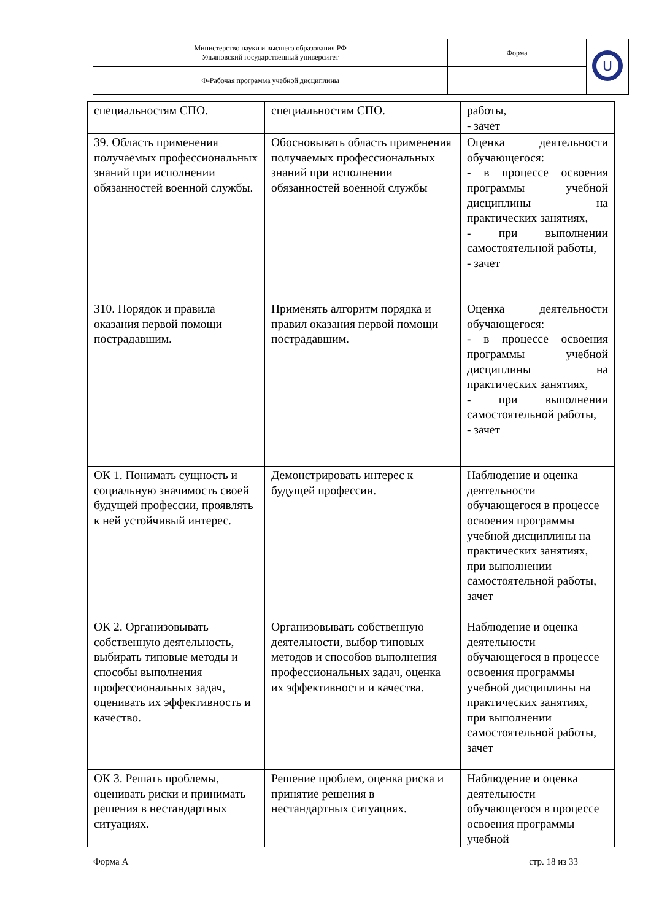| Министерство науки и высшего образования РФ Ульяновский государственный университет | Форма | U |
| Ф-Рабочая программа учебной дисциплины | | |
| специальностям СПО. | специальностям СПО. | работы, - зачет |
| З9. Область применения получаемых профессиональных знаний при исполнении обязанностей военной службы. | Обосновывать область применения получаемых профессиональных знаний при исполнении обязанностей военной службы | Оценка деятельности обучающегося: - в процессе освоения программы учебной дисциплины на практических занятиях, - при выполнении самостоятельной работы, - зачет |
| З10. Порядок и правила оказания первой помощи пострадавшим. | Применять алгоритм порядка и правил оказания первой помощи пострадавшим. | Оценка деятельности обучающегося: - в процессе освоения программы учебной дисциплины на практических занятиях, - при выполнении самостоятельной работы, - зачет |
| ОК 1. Понимать сущность и социальную значимость своей будущей профессии, проявлять к ней устойчивый интерес. | Демонстрировать интерес к будущей профессии. | Наблюдение и оценка деятельности обучающегося в процессе освоения программы учебной дисциплины на практических занятиях, при выполнении самостоятельной работы, зачет |
| ОК 2. Организовывать собственную деятельность, выбирать типовые методы и способы выполнения профессиональных задач, оценивать их эффективность и качество. | Организовывать собственную деятельности, выбор типовых методов и способов выполнения профессиональных задач, оценка их эффективности и качества. | Наблюдение и оценка деятельности обучающегося в процессе освоения программы учебной дисциплины на практических занятиях, при выполнении самостоятельной работы, зачет |
| ОК 3. Решать проблемы, оценивать риски и принимать решения в нестандартных ситуациях. | Решение проблем, оценка риска и принятие решения в нестандартных ситуациях. | Наблюдение и оценка деятельности обучающегося в процессе освоения программы учебной |
Форма А стр. 18 из 33